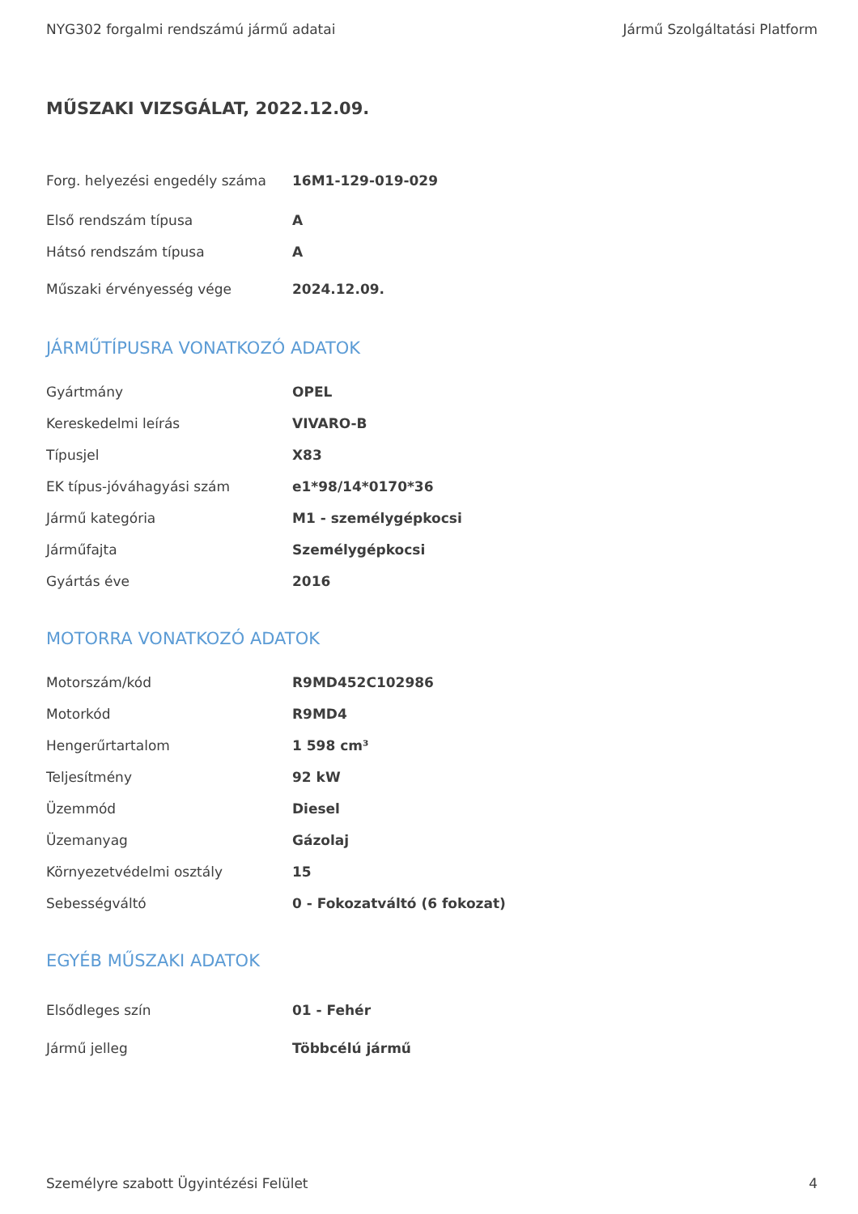NYG302 forgalmi rendszámú jármű adatai Jármű Szolgáltatási Platform
MŰSZAKI VIZSGÁLAT, 2022.12.09.
| Forg. helyezési engedély száma | 16M1-129-019-029 |
| Első rendszám típusa | A |
| Hátsó rendszám típusa | A |
| Műszaki érvényesség vége | 2024.12.09. |
JÁRMŰTÍPUSRA VONATKOZÓ ADATOK
| Gyártmány | OPEL |
| Kereskedelmi leírás | VIVARO-B |
| Típusjel | X83 |
| EK típus-jóváhagyási szám | e1*98/14*0170*36 |
| Jármű kategória | M1 - személygépkocsi |
| Járműfajta | Személygépkocsi |
| Gyártás éve | 2016 |
MOTORRA VONATKOZÓ ADATOK
| Motorszám/kód | R9MD452C102986 |
| Motorkód | R9MD4 |
| Hengerűrtartalom | 1 598 cm³ |
| Teljesítmény | 92 kW |
| Üzemmód | Diesel |
| Üzemanyag | Gázolaj |
| Környezetvédelmi osztály | 15 |
| Sebességváltó | 0 - Fokozatváltó (6 fokozat) |
EGYÉB MŰSZAKI ADATOK
| Elsődleges szín | 01 - Fehér |
| Jármű jelleg | Többcélú jármű |
Személyre szabott Ügyintézési Felület 4